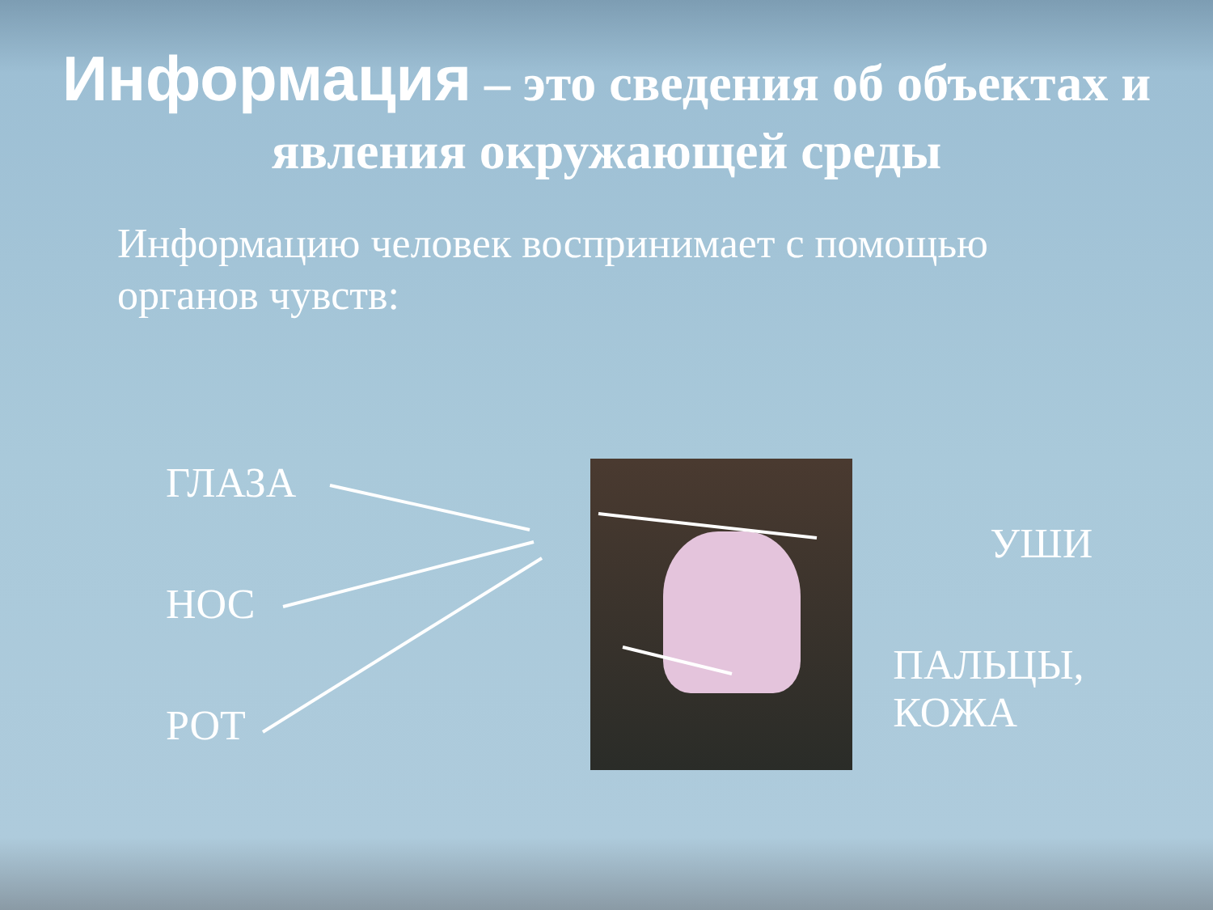Информация – это сведения об объектах и явления окружающей среды
Информацию человек воспринимает с помощью органов чувств:
ГЛАЗА
НОС
РОТ
УШИ
ПАЛЬЦЫ, КОЖА